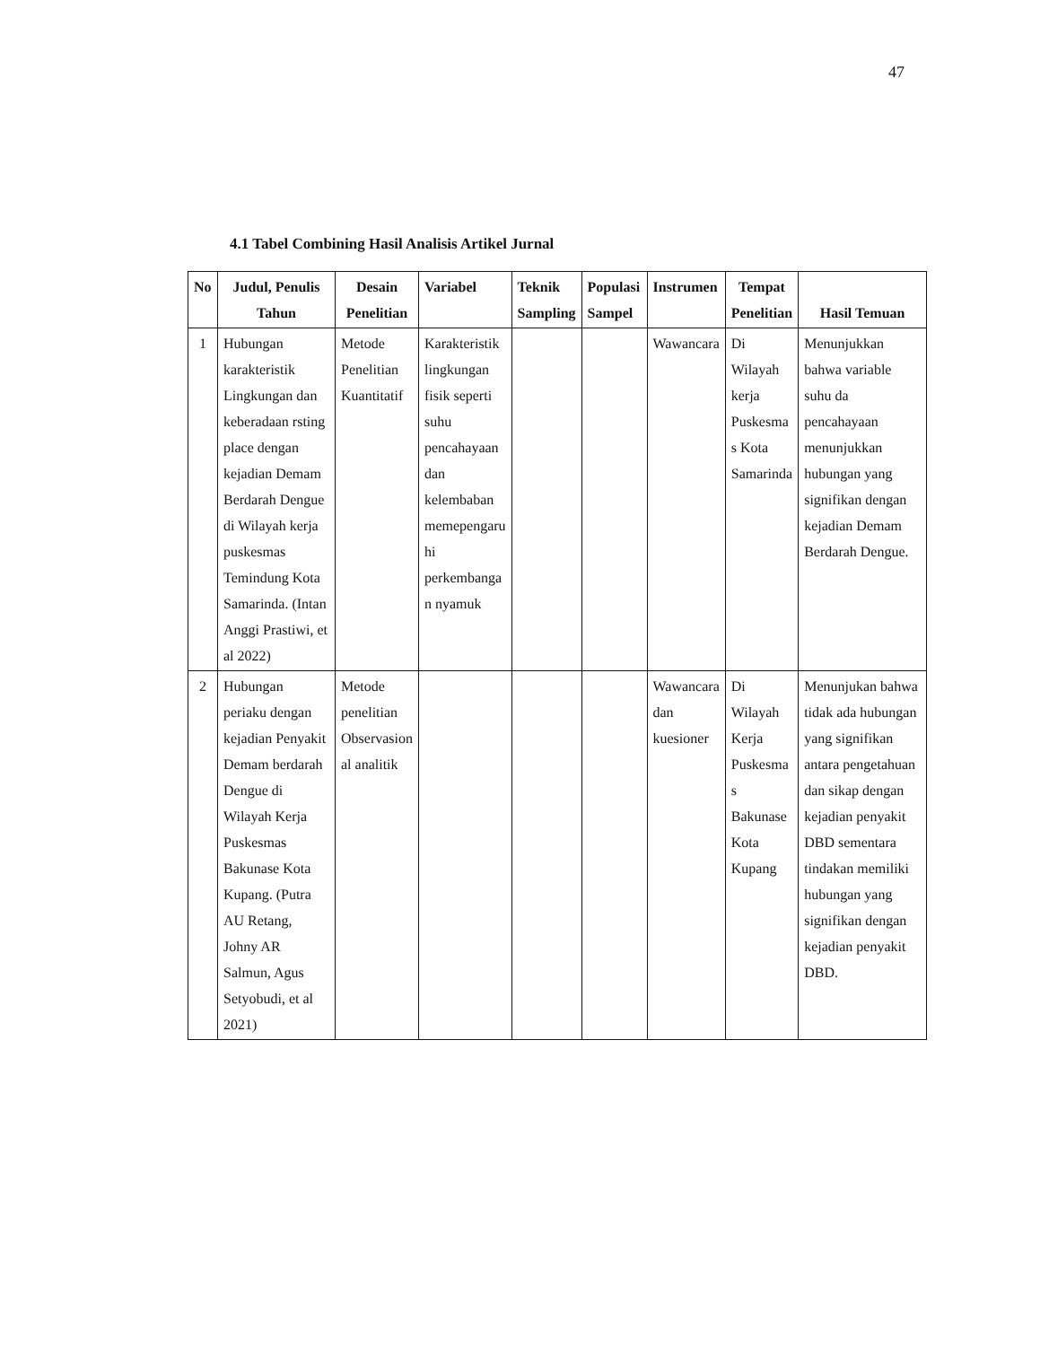47
4.1 Tabel Combining Hasil Analisis Artikel Jurnal
| No | Judul, Penulis Tahun | Desain Penelitian | Variabel | Teknik Sampling | Populasi Sampel | Instrumen | Tempat Penelitian | Hasil Temuan |
| --- | --- | --- | --- | --- | --- | --- | --- | --- |
| 1 | Hubungan karakteristik Lingkungan dan keberadaan rsting place dengan kejadian Demam Berdarah Dengue di Wilayah kerja puskesmas Temindung Kota Samarinda. (Intan Anggi Prastiwi, et al 2022) | Metode Penelitian Kuantitatif | Karakteristik lingkungan fisik seperti suhu pencahayaan dan kelembaban memepengaru hi perkembanga n nyamuk | | | Wawancara | Di Wilayah kerja Puskesma s Kota Samarinda | Menunjukkan bahwa variable suhu da pencahayaan menunjukkan hubungan yang signifikan dengan kejadian Demam Berdarah Dengue. |
| 2 | Hubungan periaku dengan kejadian Penyakit Demam berdarah Dengue di Wilayah Kerja Puskesmas Bakunase Kota Kupang. (Putra AU Retang, Johny AR Salmun, Agus Setyobudi, et al 2021) | Metode penelitian Observasion al analitik | | | | Wawancara dan kuesioner | Di Wilayah Kerja Puskesma s Bakunase Kota Kupang | Menunjukan bahwa tidak ada hubungan yang signifikan antara pengetahuan dan sikap dengan kejadian penyakit DBD sementara tindakan memiliki hubungan yang signifikan dengan kejadian penyakit DBD. |